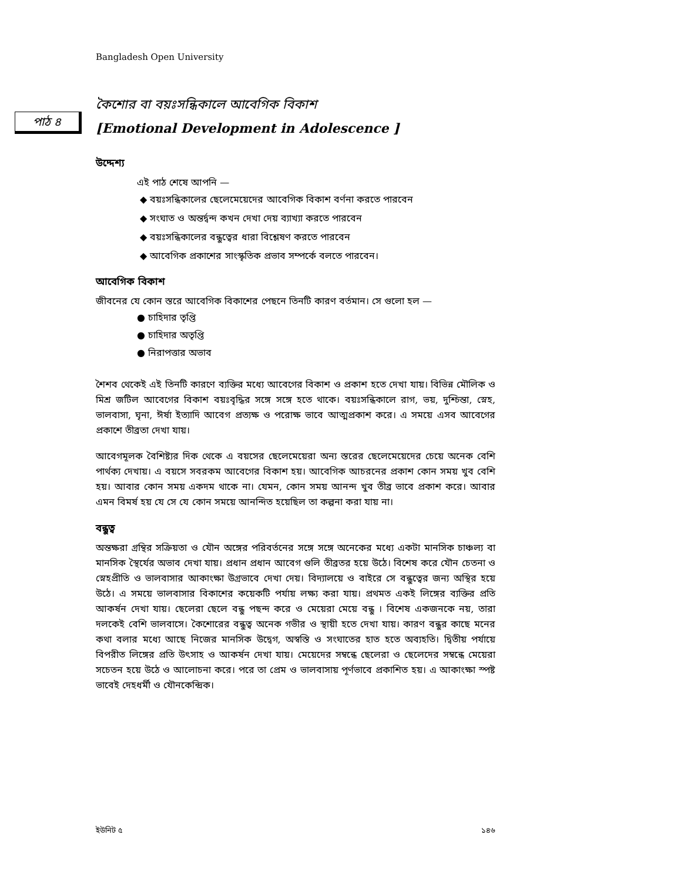Bangladesh Open University
পাঠ ৪
কৈশোর বা বয়ঃসন্ধিকালে আবেগিক বিকাশ
[Emotional Development in Adolescence ]
উদ্দেশ্য
এই পাঠ শেষে আপনি —
◆ বয়ঃসন্ধিকালের ছেলেমেয়েদের আবেগিক বিকাশ বর্ণনা করতে পারবেন
◆ সংঘাত ও অন্তর্দ্বন্দ কখন দেখা দেয় ব্যাখ্যা করতে পারবেন
◆ বয়ঃসন্ধিকালের বন্ধুত্বের ধারা বিশ্লেষণ করতে পারবেন
◆ আবেগিক প্রকাশের সাংস্কৃতিক প্রভাব সম্পর্কে বলতে পারবেন।
আবেগিক বিকাশ
জীবনের যে কোন স্তরে আবেগিক বিকাশের পেছনে তিনটি কারণ বর্তমান। সে গুলো হল —
● চাহিদার তৃপ্তি
● চাহিদার অতৃপ্তি
● নিরাপত্তার অভাব
শৈশব থেকেই এই তিনটি কারণে ব্যক্তির মধ্যে আবেগের বিকাশ ও প্রকাশ হতে দেখা যায়। বিভিন্ন মৌলিক ও মিশ্র জটিল আবেগের বিকাশ বয়ঃবৃদ্ধির সঙ্গে সঙ্গে হতে থাকে। বয়ঃসন্ধিকালে রাগ, ভয়, দুশ্চিন্তা, স্নেহ, ভালবাসা, ঘৃনা, ঈর্ষা ইত্যাদি আবেগ প্রত্যক্ষ ও পরোক্ষ ভাবে আত্মপ্রকাশ করে। এ সময়ে এসব আবেগের প্রকাশে তীব্রতা দেখা যায়।
আবেগমূলক বৈশিষ্ট্যর দিক থেকে এ বয়সের ছেলেমেয়েরা অন্য স্তরের ছেলেমেয়েদের চেয়ে অনেক বেশি পার্থক্য দেখায়। এ বয়সে সবরকম আবেগের বিকাশ হয়। আবেগিক আচরনের প্রকাশ কোন সময় খুব বেশি হয়। আবার কোন সময় একদম থাকে না। যেমন, কোন সময় আনন্দ খুব তীব্র ভাবে প্রকাশ করে। আবার এমন বিমর্ষ হয় যে সে যে কোন সময়ে আনন্দিত হয়েছিল তা কল্পনা করা যায় না।
বন্ধুত্ব
অন্তক্ষরা গ্রন্থির সক্রিয়তা ও যৌন অঙ্গের পরিবর্তনের সঙ্গে সঙ্গে অনেকের মধ্যে একটা মানসিক চাঞ্চল্য বা মানসিক স্থৈর্যের অভাব দেখা যায়। প্রধান প্রধান আবেগ গুলি তীব্রতর হয়ে উঠে। বিশেষ করে যৌন চেতনা ও স্নেহপ্রীতি ও ভালবাসার আকাংক্ষা উগ্রভাবে দেখা দেয়। বিদ্যালয়ে ও বাইরে সে বন্ধুত্বের জন্য অস্থির হয়ে উঠে। এ সময়ে ভালবাসার বিকাশের কয়েকটি পর্যায় লক্ষ্য করা যায়। প্রথমত একই লিঙ্গের ব্যক্তির প্রতি আকর্ষন দেখা যায়। ছেলেরা ছেলে বন্ধু পছন্দ করে ও মেয়েরা মেয়ে বন্ধু । বিশেষ একজনকে নয়, তারা দলকেই বেশি ভালবাসে। কৈশোরের বন্ধুত্ব অনেক গভীর ও স্থায়ী হতে দেখা যায়। কারণ বন্ধুর কাছে মনের কথা বলার মধ্যে আছে নিজের মানসিক উদ্বেগ, অস্বস্তি ও সংঘাতের হাত হতে অব্যহতি। দ্বিতীয় পর্যায়ে বিপরীত লিঙ্গের প্রতি উৎসাহ ও আকর্ষন দেখা যায়। মেয়েদের সম্বন্ধে ছেলেরা ও ছেলেদের সম্বন্ধে মেয়েরা সচেতন হয়ে উঠে ও আলোচনা করে। পরে তা প্রেম ও ভালবাসায় পূর্ণভাবে প্রকাশিত হয়। এ আকাংক্ষা স্পষ্ট ভাবেই দেহধর্মী ও যৌনকেন্দ্রিক।
ইউনিট ৫ ১৪৬